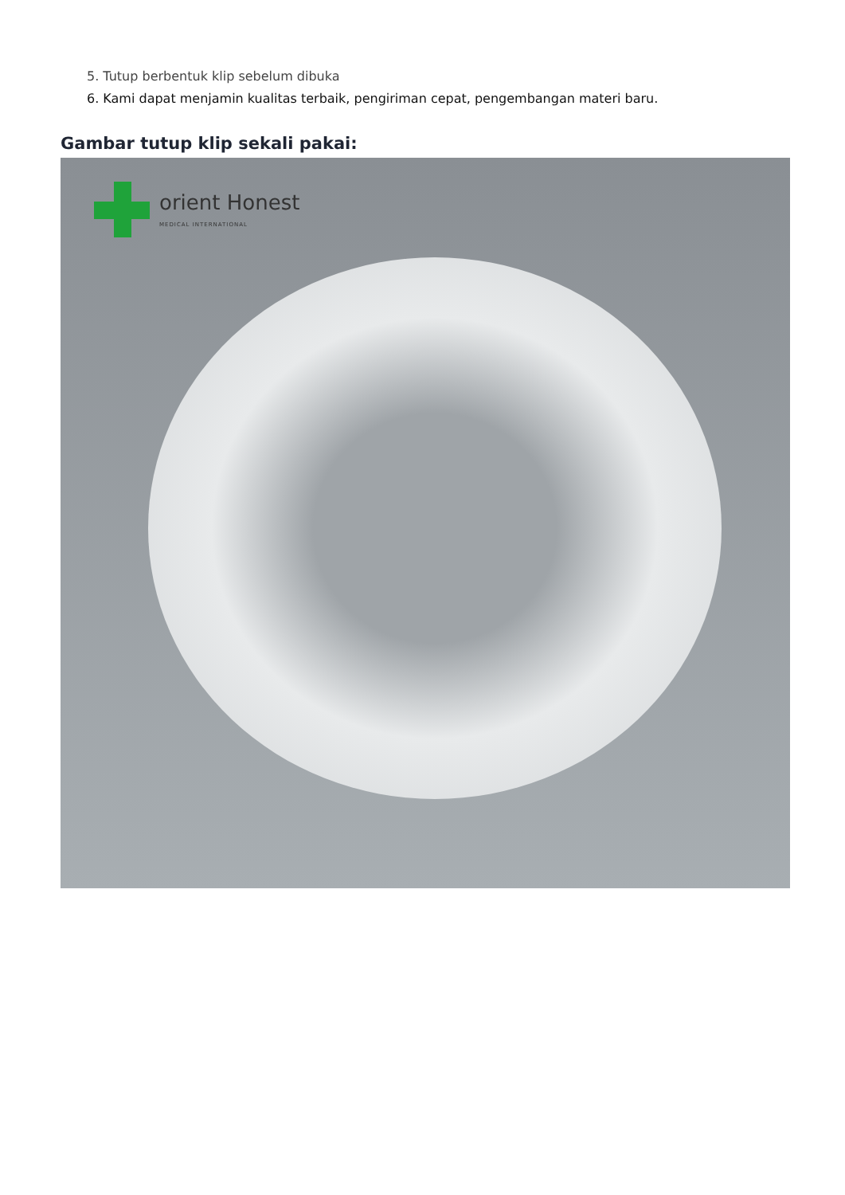5. Tutup berbentuk klip sebelum dibuka
6. Kami dapat menjamin kualitas terbaik, pengiriman cepat, pengembangan materi baru.
Gambar tutup klip sekali pakai:
orient Honest
MEDICAL INTERNATIONAL